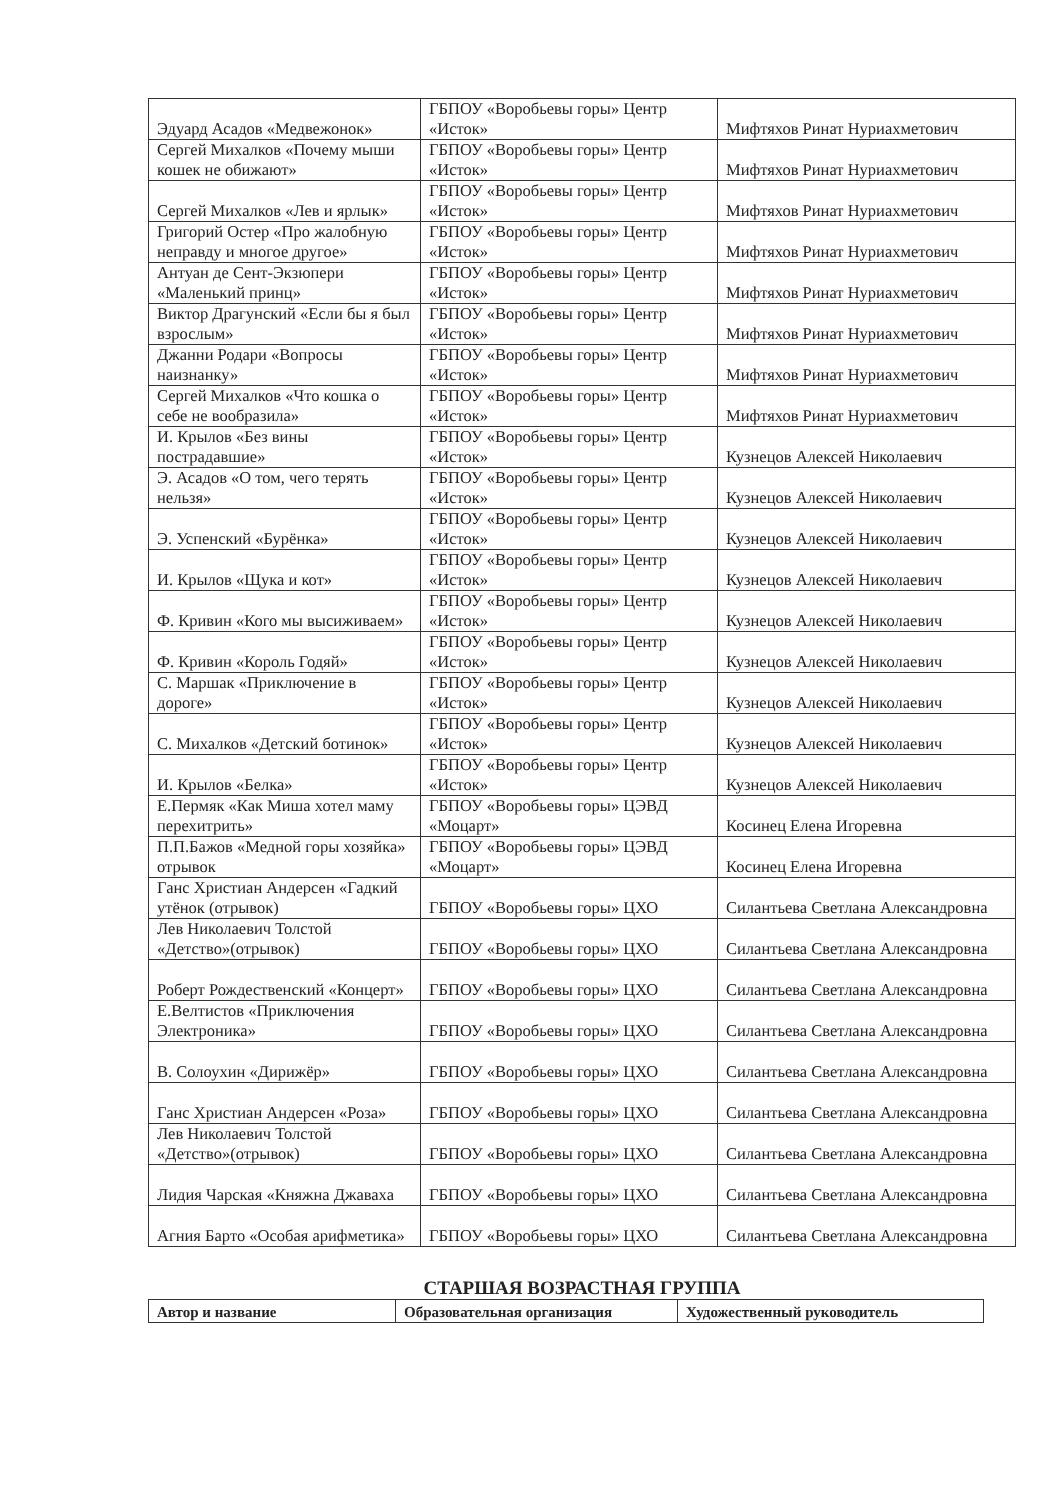| Эдуард Асадов «Медвежонок» | ГБПОУ «Воробьевы горы» Центр «Исток» | Мифтяхов Ринат Нуриахметович |
| Сергей Михалков «Почему мыши кошек не обижают» | ГБПОУ «Воробьевы горы» Центр «Исток» | Мифтяхов Ринат Нуриахметович |
| Сергей Михалков «Лев и ярлык» | ГБПОУ «Воробьевы горы» Центр «Исток» | Мифтяхов Ринат Нуриахметович |
| Григорий Остер «Про жалобную неправду и многое другое» | ГБПОУ «Воробьевы горы» Центр «Исток» | Мифтяхов Ринат Нуриахметович |
| Антуан де Сент-Экзюпери «Маленький принц» | ГБПОУ «Воробьевы горы» Центр «Исток» | Мифтяхов Ринат Нуриахметович |
| Виктор Драгунский «Если бы я был взрослым» | ГБПОУ «Воробьевы горы» Центр «Исток» | Мифтяхов Ринат Нуриахметович |
| Джанни Родари «Вопросы наизнанку» | ГБПОУ «Воробьевы горы» Центр «Исток» | Мифтяхов Ринат Нуриахметович |
| Сергей Михалков «Что кошка о себе не вообразила» | ГБПОУ «Воробьевы горы» Центр «Исток» | Мифтяхов Ринат Нуриахметович |
| И. Крылов «Без вины пострадавшие» | ГБПОУ «Воробьевы горы» Центр «Исток» | Кузнецов Алексей Николаевич |
| Э. Асадов «О том, чего терять нельзя» | ГБПОУ «Воробьевы горы» Центр «Исток» | Кузнецов Алексей Николаевич |
| Э. Успенский «Бурёнка» | ГБПОУ «Воробьевы горы» Центр «Исток» | Кузнецов Алексей Николаевич |
| И. Крылов «Щука и кот» | ГБПОУ «Воробьевы горы» Центр «Исток» | Кузнецов Алексей Николаевич |
| Ф. Кривин «Кого мы высиживаем» | ГБПОУ «Воробьевы горы» Центр «Исток» | Кузнецов Алексей Николаевич |
| Ф. Кривин «Король Годяй» | ГБПОУ «Воробьевы горы» Центр «Исток» | Кузнецов Алексей Николаевич |
| С. Маршак «Приключение в дороге» | ГБПОУ «Воробьевы горы» Центр «Исток» | Кузнецов Алексей Николаевич |
| С. Михалков «Детский ботинок» | ГБПОУ «Воробьевы горы» Центр «Исток» | Кузнецов Алексей Николаевич |
| И. Крылов «Белка» | ГБПОУ «Воробьевы горы» Центр «Исток» | Кузнецов Алексей Николаевич |
| Е.Пермяк «Как Миша хотел маму перехитрить» | ГБПОУ «Воробьевы горы» ЦЭВД «Моцарт» | Косинец Елена Игоревна |
| П.П.Бажов «Медной горы хозяйка» отрывок | ГБПОУ «Воробьевы горы» ЦЭВД «Моцарт» | Косинец Елена Игоревна |
| Ганс Христиан Андерсен «Гадкий утёнок (отрывок) | ГБПОУ «Воробьевы горы» ЦХО | Силантьева Светлана Александровна |
| Лев Николаевич Толстой «Детство»(отрывок) | ГБПОУ «Воробьевы горы» ЦХО | Силантьева Светлана Александровна |
| Роберт Рождественский «Концерт» | ГБПОУ «Воробьевы горы» ЦХО | Силантьева Светлана Александровна |
| Е.Велтистов «Приключения Электроника» | ГБПОУ «Воробьевы горы» ЦХО | Силантьева Светлана Александровна |
| В. Солоухин «Дирижёр» | ГБПОУ «Воробьевы горы» ЦХО | Силантьева Светлана Александровна |
| Ганс Христиан Андерсен «Роза» | ГБПОУ «Воробьевы горы» ЦХО | Силантьева Светлана Александровна |
| Лев Николаевич Толстой «Детство»(отрывок) | ГБПОУ «Воробьевы горы» ЦХО | Силантьева Светлана Александровна |
| Лидия Чарская «Княжна Джаваха | ГБПОУ «Воробьевы горы» ЦХО | Силантьева Светлана Александровна |
| Агния Барто «Особая арифметика» | ГБПОУ «Воробьевы горы» ЦХО | Силантьева Светлана Александровна |
СТАРШАЯ ВОЗРАСТНАЯ ГРУППА
| Автор и название | Образовательная организация | Художественный руководитель |